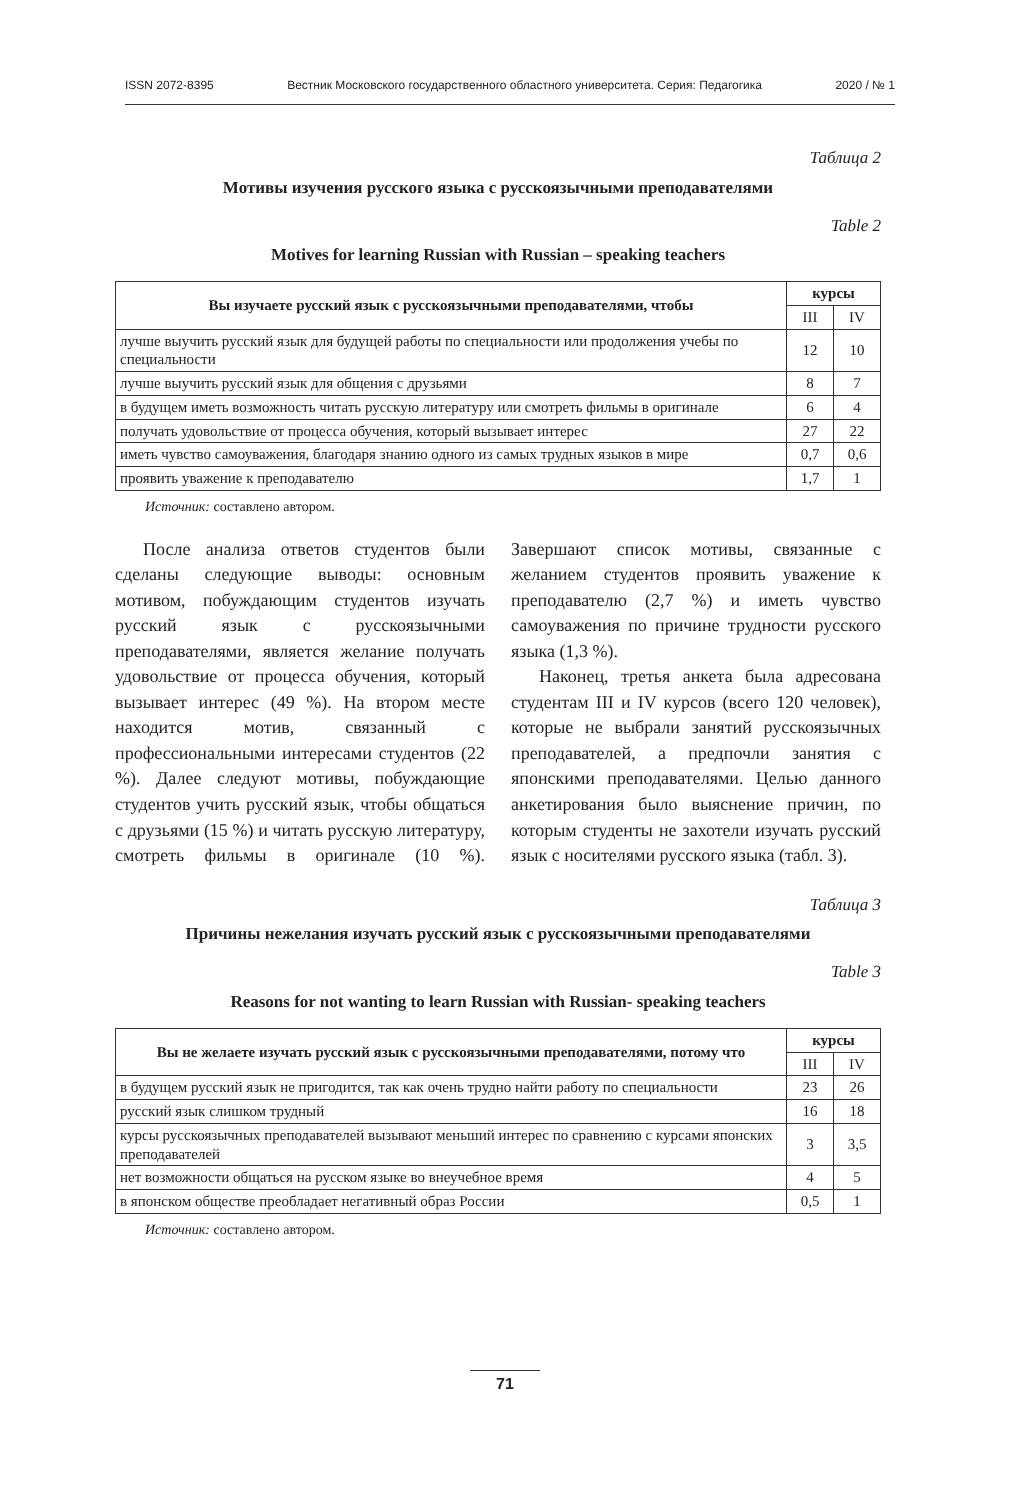ISSN 2072-8395 Вестник Московского государственного областного университета. Серия: Педагогика 2020 / № 1
Таблица 2
Мотивы изучения русского языка с русскоязычными преподавателями
Table 2
Motives for learning Russian with Russian – speaking teachers
| Вы изучаете русский язык с русскоязычными преподавателями, чтобы | курсы | |
| --- | --- | --- |
| | III | IV |
| лучше выучить русский язык для будущей работы по специальности или продолжения учебы по специальности | 12 | 10 |
| лучше выучить русский язык для общения с друзьями | 8 | 7 |
| в будущем иметь возможность читать русскую литературу или смотреть фильмы в оригинале | 6 | 4 |
| получать удовольствие от процесса обучения, который вызывает интерес | 27 | 22 |
| иметь чувство самоуважения, благодаря знанию одного из самых трудных языков в мире | 0,7 | 0,6 |
| проявить уважение к преподавателю | 1,7 | 1 |
Источник: составлено автором.
После анализа ответов студентов были сделаны следующие выводы: основным мотивом, побуждающим студентов изучать русский язык с русскоязычными преподавателями, является желание получать удовольствие от процесса обучения, который вызывает интерес (49 %). На втором месте находится мотив, связанный с профессиональными интересами студентов (22 %). Далее следуют мотивы, побуждающие студентов учить русский язык, чтобы общаться с друзьями (15 %) и читать русскую литературу, смотреть фильмы в оригинале (10 %). Завершают список мотивы, связанные с желанием студентов проявить уважение к преподавателю (2,7 %) и иметь чувство самоуважения по причине трудности русского языка (1,3 %).
Наконец, третья анкета была адресована студентам III и IV курсов (всего 120 человек), которые не выбрали занятий русскоязычных преподавателей, а предпочли занятия с японскими преподавателями. Целью данного анкетирования было выяснение причин, по которым студенты не захотели изучать русский язык с носителями русского языка (табл. 3).
Таблица 3
Причины нежелания изучать русский язык с русскоязычными преподавателями
Table 3
Reasons for not wanting to learn Russian with Russian- speaking teachers
| Вы не желаете изучать русский язык с русскоязычными преподавателями, потому что | курсы | |
| --- | --- | --- |
| | III | IV |
| в будущем русский язык не пригодится, так как очень трудно найти работу по специальности | 23 | 26 |
| русский язык слишком трудный | 16 | 18 |
| курсы русскоязычных преподавателей вызывают меньший интерес по сравнению с курсами японских преподавателей | 3 | 3,5 |
| нет возможности общаться на русском языке во внеучебное время | 4 | 5 |
| в японском обществе преобладает негативный образ России | 0,5 | 1 |
Источник: составлено автором.
71